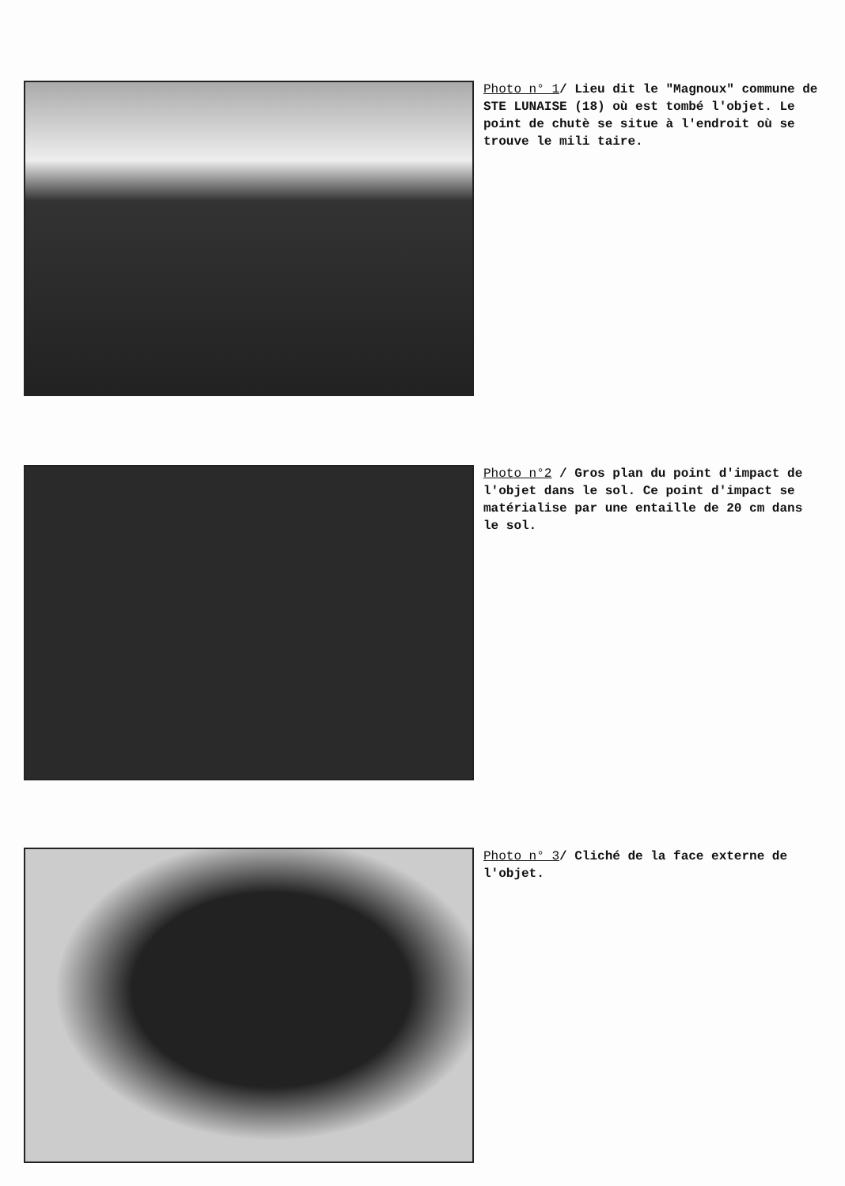Photo n° 1/ Lieu dit le "Magnoux" commune de STE LUNAISE (18) où est tombé l'objet. Le point de chutè se situe à l'endroit où se trouve le mili taire.
Photo n°2 / Gros plan du point d'impact de l'objet dans le sol. Ce point d'impact se matérialise par une entaille de 20 cm dans le sol.
Photo n° 3/ Cliché de la face externe de l'objet.